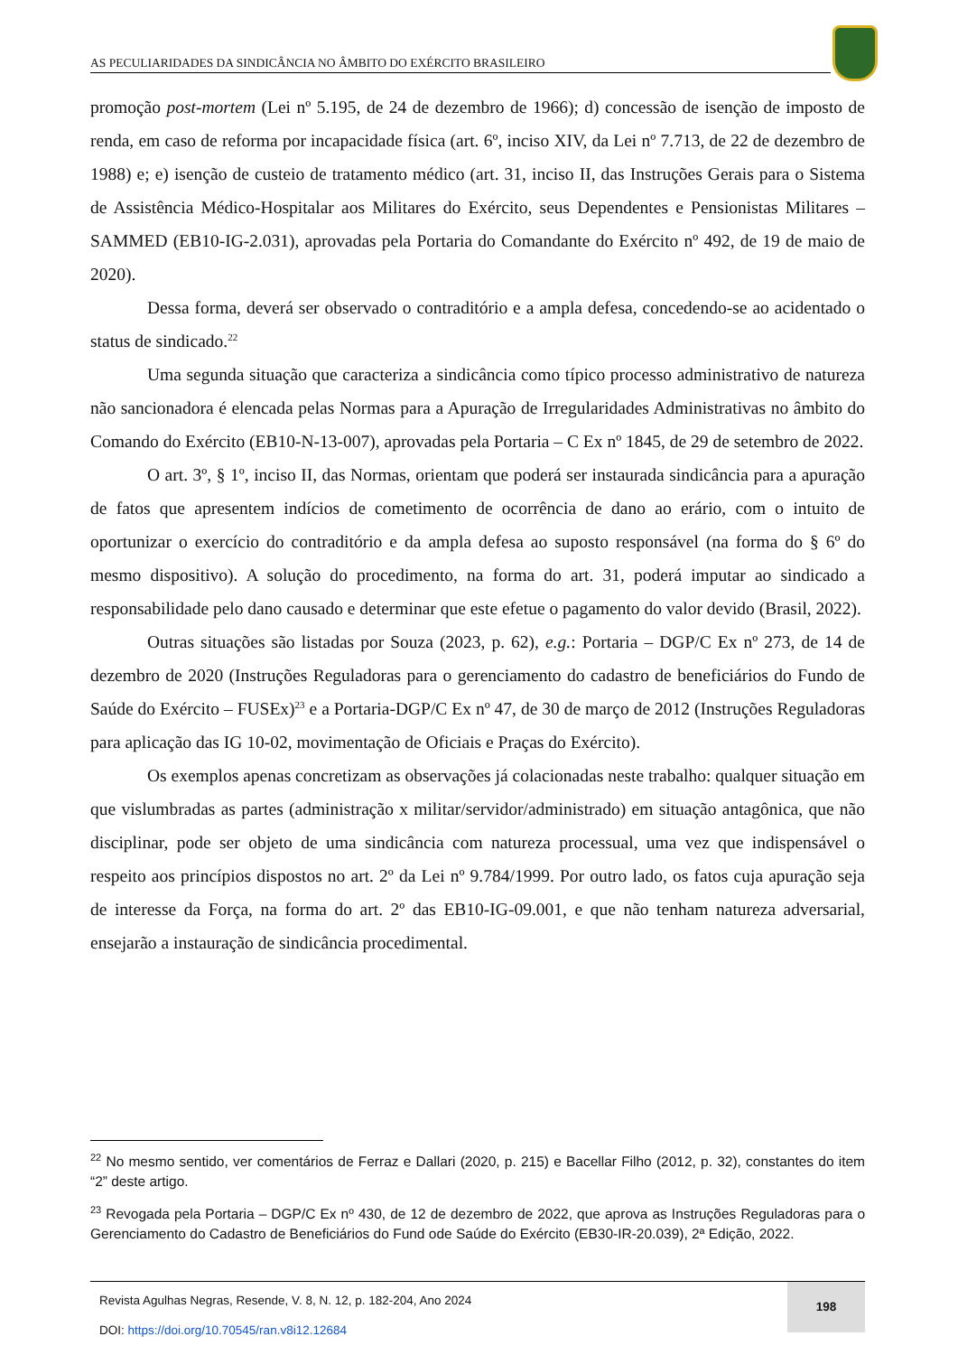AS PECULIARIDADES DA SINDICÂNCIA NO ÂMBITO DO EXÉRCITO BRASILEIRO
promoção post-mortem (Lei nº 5.195, de 24 de dezembro de 1966); d) concessão de isenção de imposto de renda, em caso de reforma por incapacidade física (art. 6º, inciso XIV, da Lei nº 7.713, de 22 de dezembro de 1988) e; e) isenção de custeio de tratamento médico (art. 31, inciso II, das Instruções Gerais para o Sistema de Assistência Médico-Hospitalar aos Militares do Exército, seus Dependentes e Pensionistas Militares – SAMMED (EB10-IG-2.031), aprovadas pela Portaria do Comandante do Exército nº 492, de 19 de maio de 2020).
Dessa forma, deverá ser observado o contraditório e a ampla defesa, concedendo-se ao acidentado o status de sindicado.<sup>22</sup>
Uma segunda situação que caracteriza a sindicância como típico processo administrativo de natureza não sancionadora é elencada pelas Normas para a Apuração de Irregularidades Administrativas no âmbito do Comando do Exército (EB10-N-13-007), aprovadas pela Portaria – C Ex nº 1845, de 29 de setembro de 2022.
O art. 3º, § 1º, inciso II, das Normas, orientam que poderá ser instaurada sindicância para a apuração de fatos que apresentem indícios de cometimento de ocorrência de dano ao erário, com o intuito de oportunizar o exercício do contraditório e da ampla defesa ao suposto responsável (na forma do § 6º do mesmo dispositivo). A solução do procedimento, na forma do art. 31, poderá imputar ao sindicado a responsabilidade pelo dano causado e determinar que este efetue o pagamento do valor devido (Brasil, 2022).
Outras situações são listadas por Souza (2023, p. 62), e.g.: Portaria – DGP/C Ex nº 273, de 14 de dezembro de 2020 (Instruções Reguladoras para o gerenciamento do cadastro de beneficiários do Fundo de Saúde do Exército – FUSEx)<sup>23</sup> e a Portaria-DGP/C Ex nº 47, de 30 de março de 2012 (Instruções Reguladoras para aplicação das IG 10-02, movimentação de Oficiais e Praças do Exército).
Os exemplos apenas concretizam as observações já colacionadas neste trabalho: qualquer situação em que vislumbradas as partes (administração x militar/servidor/administrado) em situação antagônica, que não disciplinar, pode ser objeto de uma sindicância com natureza processual, uma vez que indispensável o respeito aos princípios dispostos no art. 2º da Lei nº 9.784/1999. Por outro lado, os fatos cuja apuração seja de interesse da Força, na forma do art. 2º das EB10-IG-09.001, e que não tenham natureza adversarial, ensejarão a instauração de sindicância procedimental.
<sup>22</sup> No mesmo sentido, ver comentários de Ferraz e Dallari (2020, p. 215) e Bacellar Filho (2012, p. 32), constantes do item “2” deste artigo.
<sup>23</sup> Revogada pela Portaria – DGP/C Ex nº 430, de 12 de dezembro de 2022, que aprova as Instruções Reguladoras para o Gerenciamento do Cadastro de Beneficiários do Fund ode Saúde do Exército (EB30-IR-20.039), 2ª Edição, 2022.
Revista Agulhas Negras, Resende, V. 8, N. 12, p. 182-204, Ano 2024
DOI: https://doi.org/10.70545/ran.v8i12.12684
198